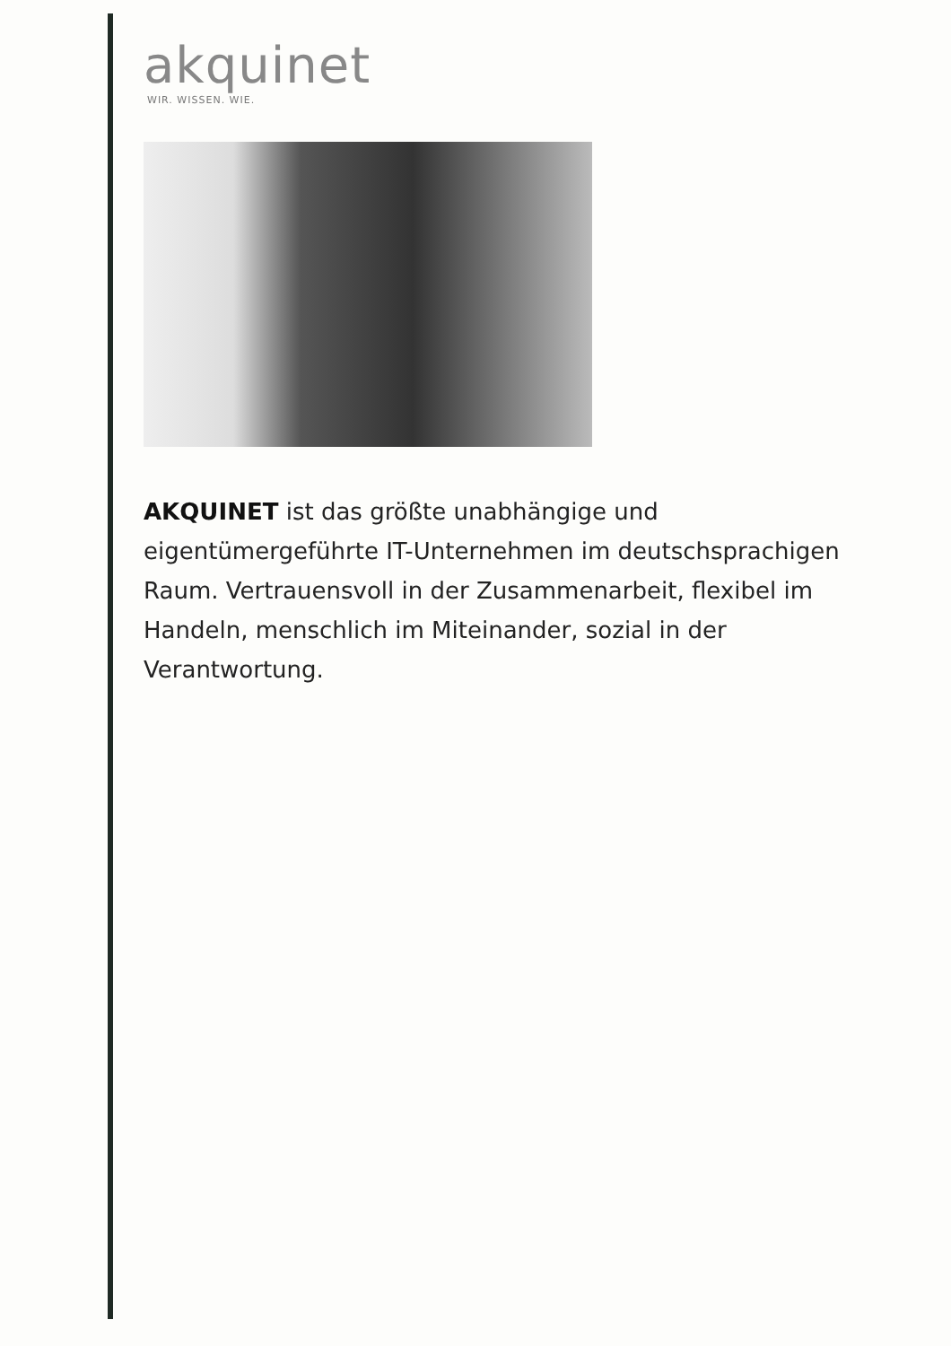akquinet
WIR. WISSEN. WIE.
AKQUINET ist das größte unabhängige und eigentümergeführte IT-Unternehmen im deutschsprachigen Raum. Vertrauensvoll in der Zusammenarbeit, flexibel im Handeln, menschlich im Miteinander, sozial in der Verantwortung.